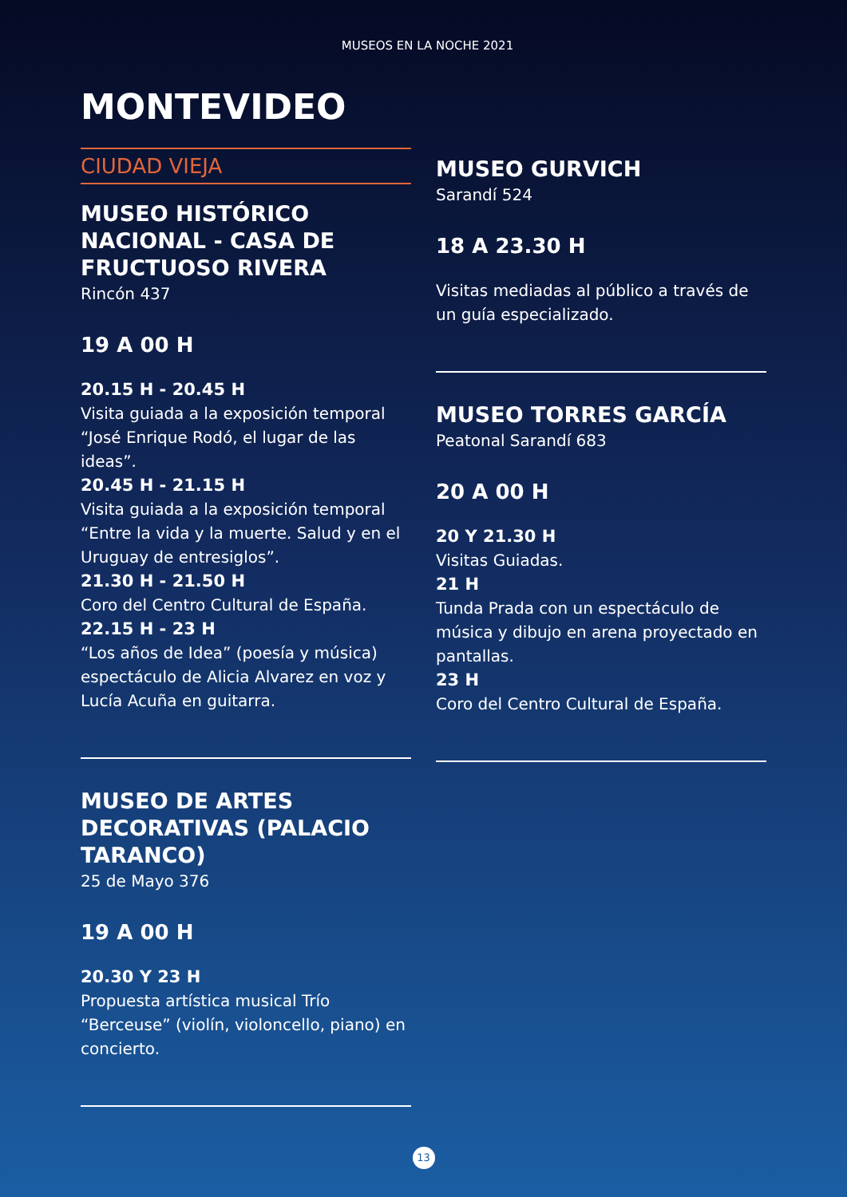MUSEOS EN LA NOCHE 2021
MONTEVIDEO
CIUDAD VIEJA
MUSEO HISTÓRICO NACIONAL - CASA DE FRUCTUOSO RIVERA
Rincón 437
19 A 00 H
20.15 H - 20.45 H
Visita guiada a la exposición temporal “José Enrique Rodó, el lugar de las ideas”.
20.45 H - 21.15 H
Visita guiada a la exposición temporal “Entre la vida y la muerte. Salud y en el Uruguay de entresiglos”.
21.30 H - 21.50 H
Coro del Centro Cultural de España.
22.15 H - 23 H
“Los años de Idea” (poesía y música) espectáculo de Alicia Alvarez en voz y Lucía Acuña en guitarra.
MUSEO DE ARTES DECORATIVAS (PALACIO TARANCO)
25 de Mayo 376
19 A 00 H
20.30 Y 23 H
Propuesta artística musical Trío “Berceuse” (violín, violoncello, piano) en concierto.
MUSEO GURVICH
Sarandí 524
18 A 23.30 H
Visitas mediadas al público a través de un guía especializado.
MUSEO TORRES GARCÍA
Peatonal Sarandí 683
20 A 00 H
20 Y 21.30 H
Visitas Guiadas.
21 H
Tunda Prada con un espectáculo de música y dibujo en arena proyectado en pantallas.
23 H
Coro del Centro Cultural de España.
13